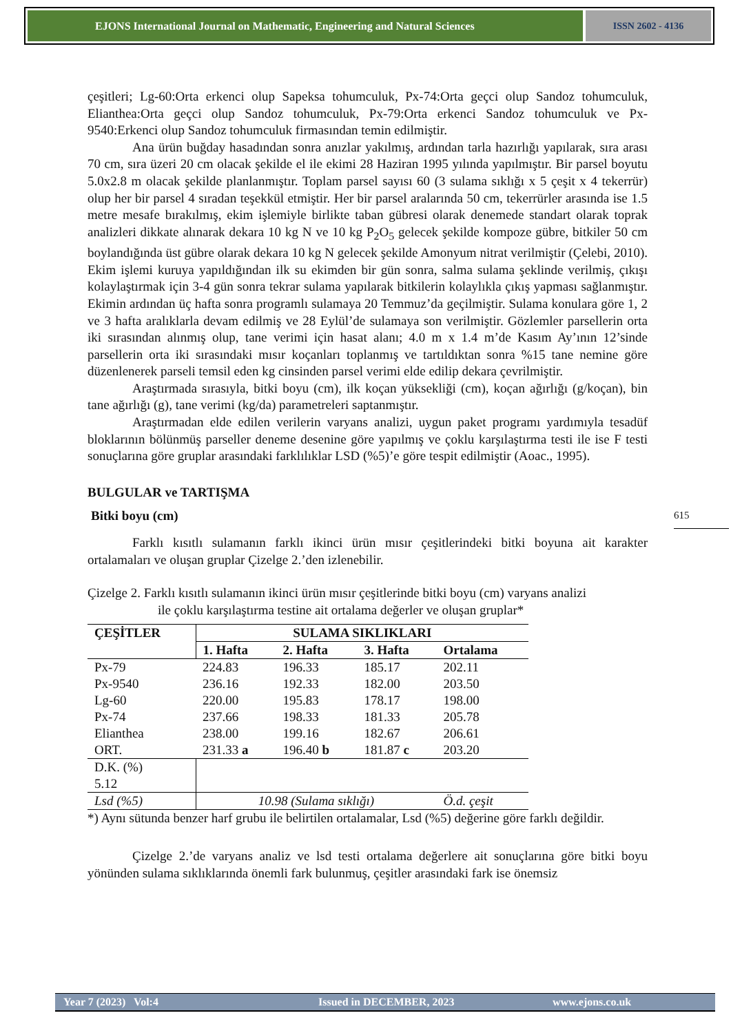EJONS International Journal on Mathematic, Engineering and Natural Sciences
ISSN 2602 - 4136
çeşitleri; Lg-60:Orta erkenci olup Sapeksa tohumculuk, Px-74:Orta geçci olup Sandoz tohumculuk, Elianthea:Orta geçci olup Sandoz tohumculuk, Px-79:Orta erkenci Sandoz tohumculuk ve Px-9540:Erkenci olup Sandoz tohumculuk firmasından temin edilmiştir.
Ana ürün buğday hasadından sonra anızlar yakılmış, ardından tarla hazırlığı yapılarak, sıra arası 70 cm, sıra üzeri 20 cm olacak şekilde el ile ekimi 28 Haziran 1995 yılında yapılmıştır. Bir parsel boyutu 5.0x2.8 m olacak şekilde planlanmıştır. Toplam parsel sayısı 60 (3 sulama sıklığı x 5 çeşit x 4 tekerrür) olup her bir parsel 4 sıradan teşekkül etmiştir. Her bir parsel aralarında 50 cm, tekerrürler arasında ise 1.5 metre mesafe bırakılmış, ekim işlemiyle birlikte taban gübresi olarak denemede standart olarak toprak analizleri dikkate alınarak dekara 10 kg N ve 10 kg P<sub>2</sub>O<sub>5</sub> gelecek şekilde kompoze gübre, bitkiler 50 cm boylandığında üst gübre olarak dekara 10 kg N gelecek şekilde Amonyum nitrat verilmiştir (Çelebi, 2010). Ekim işlemi kuruya yapıldığından ilk su ekimden bir gün sonra, salma sulama şeklinde verilmiş, çıkışı kolaylaştırmak için 3-4 gün sonra tekrar sulama yapılarak bitkilerin kolaylıkla çıkış yapması sağlanmıştır. Ekimin ardından üç hafta sonra programlı sulamaya 20 Temmuz’da geçilmiştir. Sulama konulara göre 1, 2 ve 3 hafta aralıklarla devam edilmiş ve 28 Eylül’de sulamaya son verilmiştir. Gözlemler parsellerin orta iki sırasından alınmış olup, tane verimi için hasat alanı; 4.0 m x 1.4 m’de Kasım Ay’ının 12’sinde parsellerin orta iki sırasındaki mısır koçanları toplanmış ve tartıldıktan sonra %15 tane nemine göre düzenlenerek parseli temsil eden kg cinsinden parsel verimi elde edilip dekara çevrilmiştir.
Araştırmada sırasıyla, bitki boyu (cm), ilk koçan yüksekliği (cm), koçan ağırlığı (g/koçan), bin tane ağırlığı (g), tane verimi (kg/da) parametreleri saptanmıştır.
Araştırmadan elde edilen verilerin varyans analizi, uygun paket programı yardımıyla tesadüf bloklarının bölünmüş parseller deneme desenine göre yapılmış ve çoklu karşılaştırma testi ile ise F testi sonuçlarına göre gruplar arasındaki farklılıklar LSD (%5)’e göre tespit edilmiştir (Aoac., 1995).
BULGULAR ve TARTIŞMA
Bitki boyu (cm)
Farklı kısıtlı sulamanın farklı ikinci ürün mısır çeşitlerindeki bitki boyuna ait karakter ortalamaları ve oluşan gruplar Çizelge 2.’den izlenebilir.
Çizelge 2. Farklı kısıtlı sulamanın ikinci ürün mısır çeşitlerinde bitki boyu (cm) varyans analizi
ile çoklu karşılaştırma testine ait ortalama değerler ve oluşan gruplar*
| ÇEŞİTLER | SULAMA SIKLIKLARI | | | |
| --- | --- | --- | --- | --- |
| | 1. Hafta | 2. Hafta | 3. Hafta | Ortalama |
| Px-79 | 224.83 | 196.33 | 185.17 | 202.11 |
| Px-9540 | 236.16 | 192.33 | 182.00 | 203.50 |
| Lg-60 | 220.00 | 195.83 | 178.17 | 198.00 |
| Px-74 | 237.66 | 198.33 | 181.33 | 205.78 |
| Elianthea | 238.00 | 199.16 | 182.67 | 206.61 |
| ORT. | 231.33 a | 196.40 b | 181.87 c | 203.20 |
| D.K. (%) 5.12 | | | | |
| Lsd (%5) | 10.98 (Sulama sıklığı) | | | Ö.d. çeşit |
*) Aynı sütunda benzer harf grubu ile belirtilen ortalamalar, Lsd (%5) değerine göre farklı değildir.
Çizelge 2.’de varyans analiz ve lsd testi ortalama değerlere ait sonuçlarına göre bitki boyu yönünden sulama sıklıklarında önemli fark bulunmuş, çeşitler arasındaki fark ise önemsiz
615
Year 7 (2023) Vol:4 Issued in DECEMBER, 2023 www.ejons.co.uk